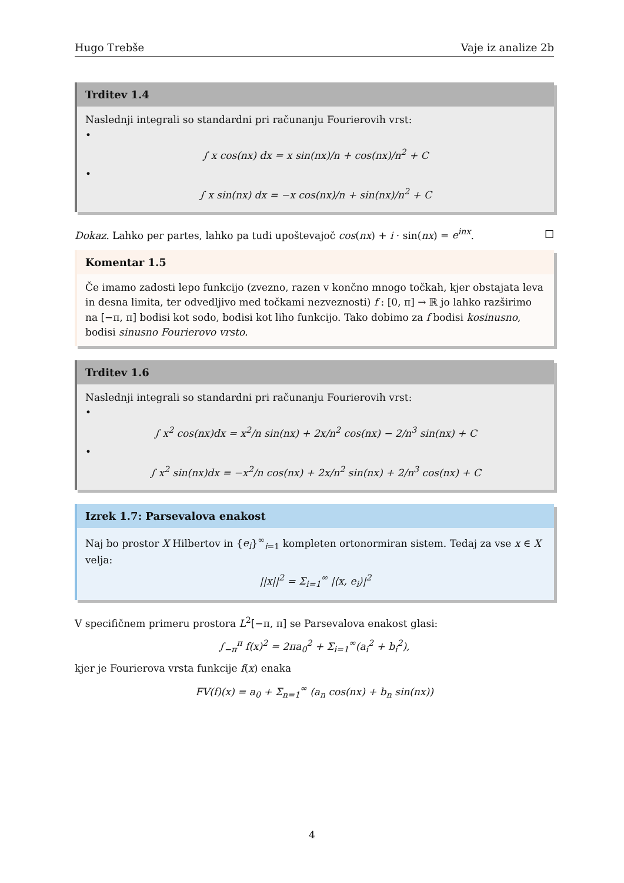Hugo Trebše Vaje iz analize 2b
Trditev 1.4
Naslednji integrali so standardni pri računanju Fourierovih vrst:
•
∫ x cos(nx) dx = x sin(nx)/n + cos(nx)/n<sup>2</sup> + C
•
∫ x sin(nx) dx = −x cos(nx)/n + sin(nx)/n<sup>2</sup> + C
Dokaz. Lahko per partes, lahko pa tudi upoštevajoč cos(nx) + i · sin(nx) = e<sup>inx</sup>. □
Komentar 1.5
Če imamo zadosti lepo funkcijo (zvezno, razen v končno mnogo točkah, kjer obstajata leva in desna limita, ter odvedljivo med točkami nezveznosti) f : [0, π] → ℝ jo lahko razširimo na [−π, π] bodisi kot sodo, bodisi kot liho funkcijo. Tako dobimo za f bodisi kosinusno, bodisi sinusno Fourierovo vrsto.
Trditev 1.6
Naslednji integrali so standardni pri računanju Fourierovih vrst:
•
∫ x<sup>2</sup> cos(nx)dx = x<sup>2</sup>/n sin(nx) + 2x/n<sup>2</sup> cos(nx) − 2/n<sup>3</sup> sin(nx) + C
•
∫ x<sup>2</sup> sin(nx)dx = −x<sup>2</sup>/n cos(nx) + 2x/n<sup>2</sup> sin(nx) + 2/n<sup>3</sup> cos(nx) + C
Izrek 1.7: Parsevalova enakost
Naj bo prostor X Hilbertov in {e<sub>i</sub>}<sup>∞</sup><sub>i=1</sub> kompleten ortonormiran sistem. Tedaj za vse x ∈ X velja:
||x||<sup>2</sup> = Σ<sub>i=1</sub><sup>∞</sup> |⟨x, e<sub>i</sub>⟩|<sup>2</sup>
V specifičnem primeru prostora L<sup>2</sup>[−π, π] se Parsevalova enakost glasi:
∫<sub>−π</sub><sup>π</sup> f(x)<sup>2</sup> = 2πa<sub>0</sub><sup>2</sup> + Σ<sub>i=1</sub><sup>∞</sup>(a<sub>i</sub><sup>2</sup> + b<sub>i</sub><sup>2</sup>),
kjer je Fourierova vrsta funkcije f(x) enaka
FV(f)(x) = a<sub>0</sub> + Σ<sub>n=1</sub><sup>∞</sup> (a<sub>n</sub> cos(nx) + b<sub>n</sub> sin(nx))
4